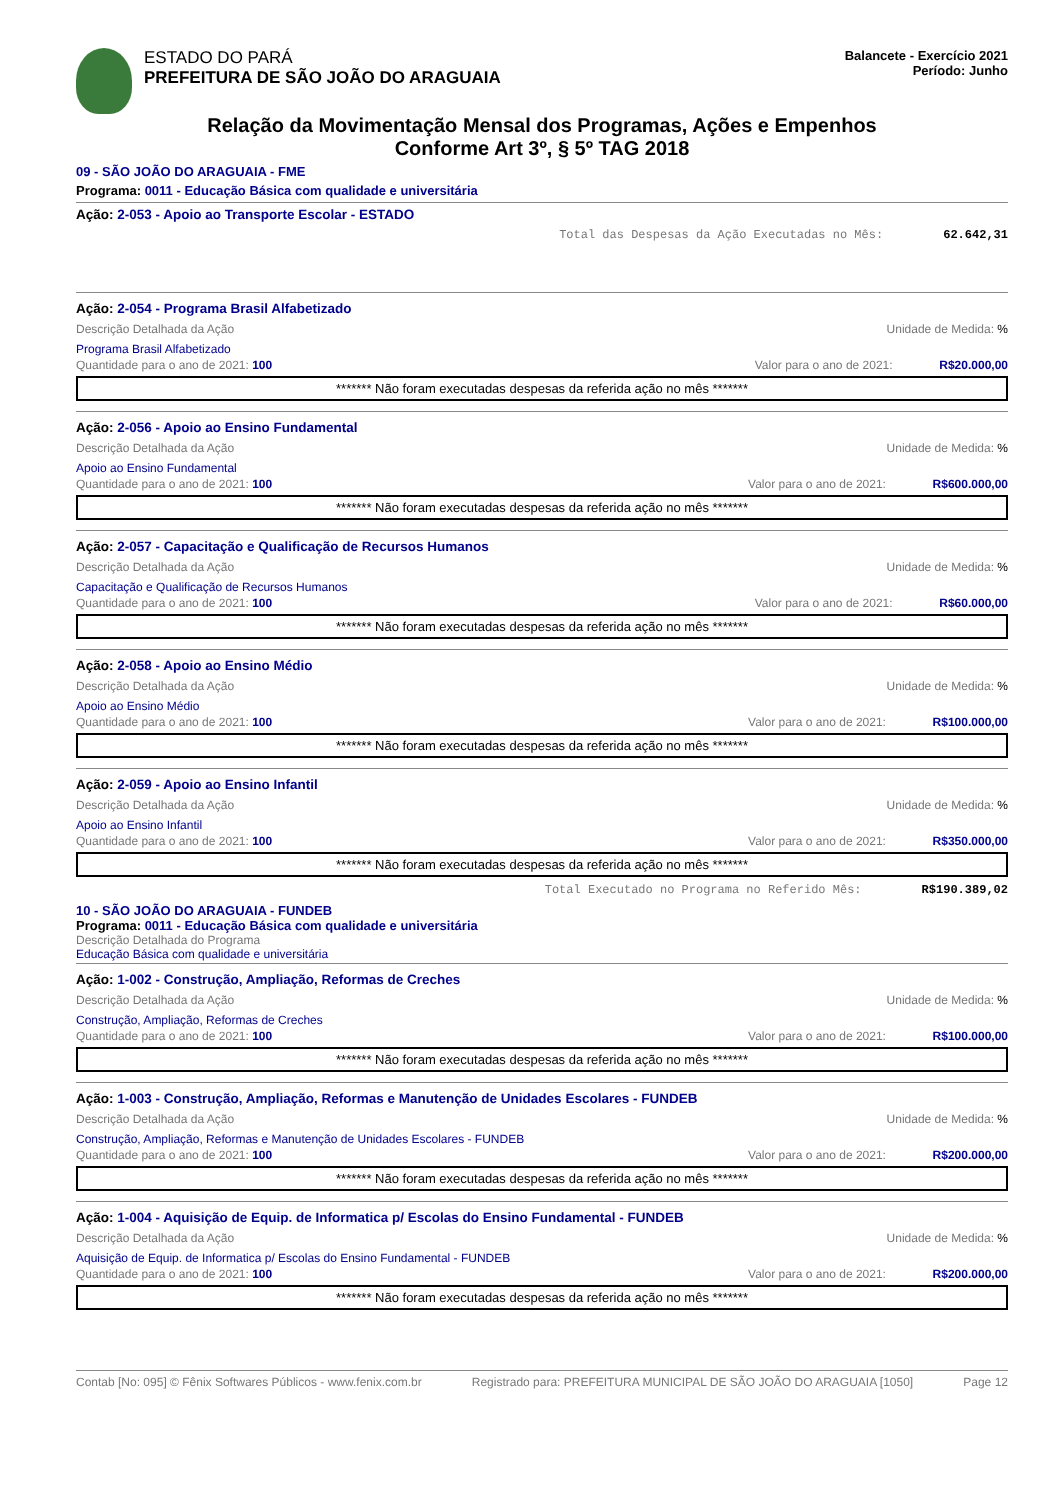ESTADO DO PARÁ
PREFEITURA DE SÃO JOÃO DO ARAGUAIA
Balancete - Exercício 2021
Período: Junho
Relação da Movimentação Mensal dos Programas, Ações e Empenhos
Conforme Art 3º, § 5º TAG 2018
09 - SÃO JOÃO DO ARAGUAIA - FME
Programa: 0011 - Educação Básica com qualidade e universitária
Ação: 2-053 - Apoio ao Transporte Escolar - ESTADO
Total das Despesas da Ação Executadas no Mês: 62.642,31
Ação: 2-054 - Programa Brasil Alfabetizado
Descrição Detalhada da Ação Unidade de Medida: %
Programa Brasil Alfabetizado
Quantidade para o ano de 2021: 100 Valor para o ano de 2021: R$20.000,00
******* Não foram executadas despesas da referida ação no mês *******
Ação: 2-056 - Apoio ao Ensino Fundamental
Descrição Detalhada da Ação Unidade de Medida: %
Apoio ao Ensino Fundamental
Quantidade para o ano de 2021: 100 Valor para o ano de 2021: R$600.000,00
******* Não foram executadas despesas da referida ação no mês *******
Ação: 2-057 - Capacitação e Qualificação de Recursos Humanos
Descrição Detalhada da Ação Unidade de Medida: %
Capacitação e Qualificação de Recursos Humanos
Quantidade para o ano de 2021: 100 Valor para o ano de 2021: R$60.000,00
******* Não foram executadas despesas da referida ação no mês *******
Ação: 2-058 - Apoio ao Ensino Médio
Descrição Detalhada da Ação Unidade de Medida: %
Apoio ao Ensino Médio
Quantidade para o ano de 2021: 100 Valor para o ano de 2021: R$100.000,00
******* Não foram executadas despesas da referida ação no mês *******
Ação: 2-059 - Apoio ao Ensino Infantil
Descrição Detalhada da Ação Unidade de Medida: %
Apoio ao Ensino Infantil
Quantidade para o ano de 2021: 100 Valor para o ano de 2021: R$350.000,00
******* Não foram executadas despesas da referida ação no mês *******
Total Executado no Programa no Referido Mês: R$190.389,02
10 - SÃO JOÃO DO ARAGUAIA - FUNDEB
Programa: 0011 - Educação Básica com qualidade e universitária
Descrição Detalhada do Programa
Educação Básica com qualidade e universitária
Ação: 1-002 - Construção, Ampliação, Reformas de Creches
Descrição Detalhada da Ação Unidade de Medida: %
Construção, Ampliação, Reformas de Creches
Quantidade para o ano de 2021: 100 Valor para o ano de 2021: R$100.000,00
******* Não foram executadas despesas da referida ação no mês *******
Ação: 1-003 - Construção, Ampliação, Reformas e Manutenção de Unidades Escolares - FUNDEB
Descrição Detalhada da Ação Unidade de Medida: %
Construção, Ampliação, Reformas e Manutenção de Unidades Escolares - FUNDEB
Quantidade para o ano de 2021: 100 Valor para o ano de 2021: R$200.000,00
******* Não foram executadas despesas da referida ação no mês *******
Ação: 1-004 - Aquisição de Equip. de Informatica p/ Escolas do Ensino Fundamental - FUNDEB
Descrição Detalhada da Ação Unidade de Medida: %
Aquisição de Equip. de Informatica p/ Escolas do Ensino Fundamental - FUNDEB
Quantidade para o ano de 2021: 100 Valor para o ano de 2021: R$200.000,00
******* Não foram executadas despesas da referida ação no mês *******
Contab [No: 095] © Fênix Softwares Públicos - www.fenix.com.br Registrado para: PREFEITURA MUNICIPAL DE SÃO JOÃO DO ARAGUAIA [1050] Page 12